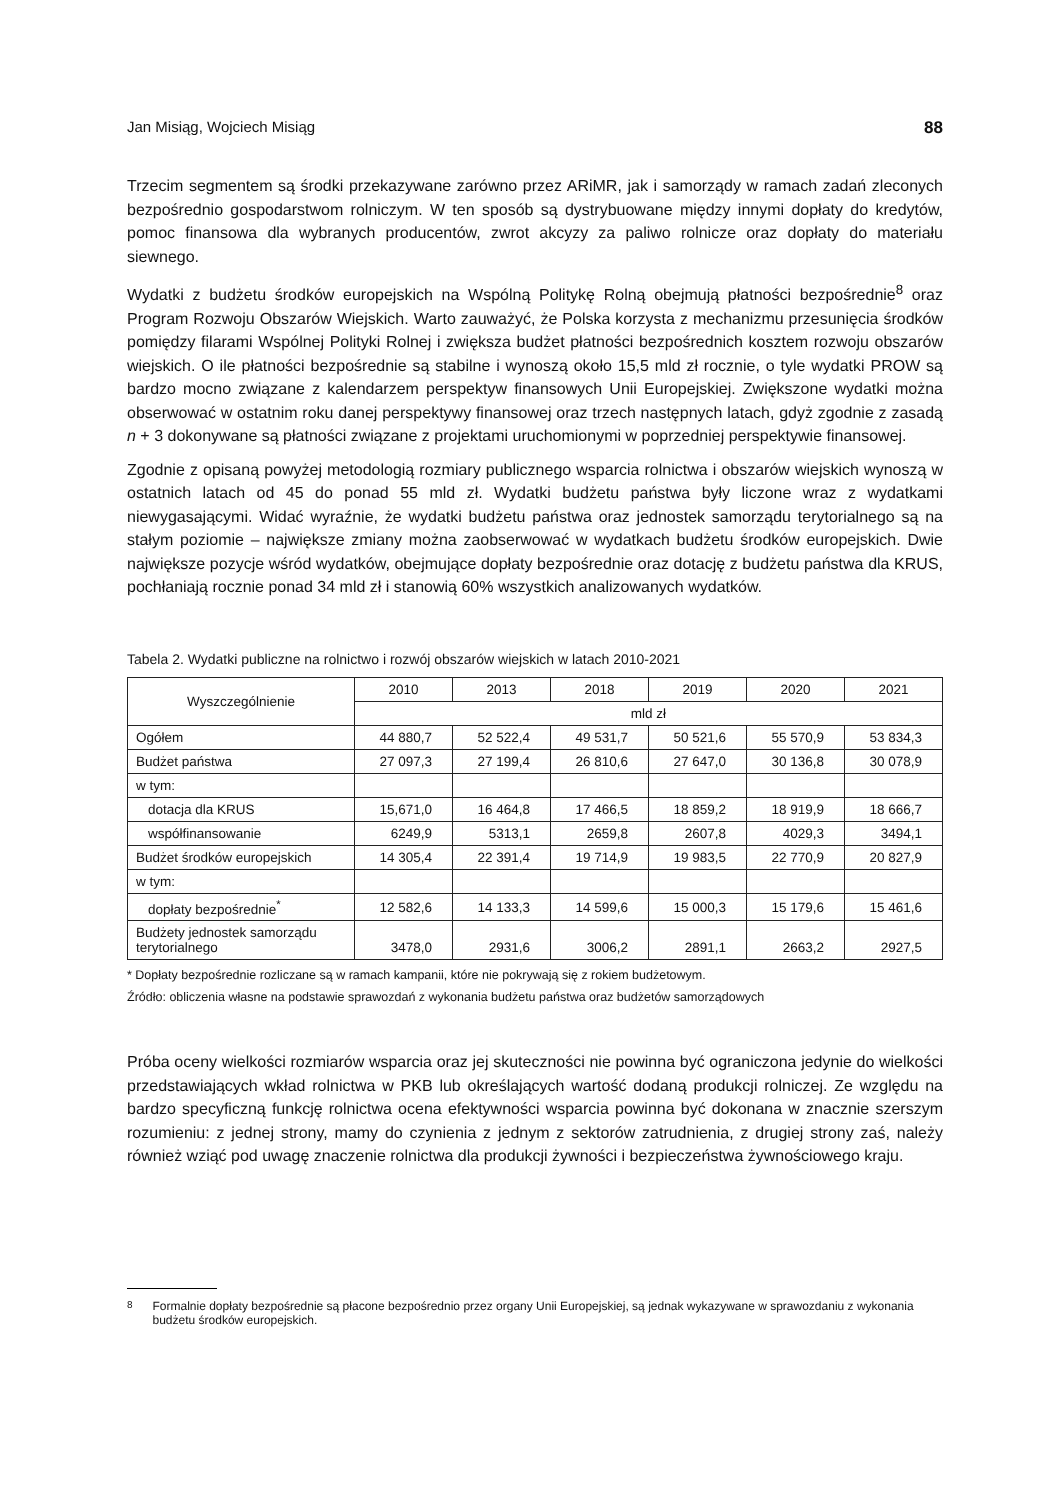Jan Misiąg, Wojciech Misiąg 88
Trzecim segmentem są środki przekazywane zarówno przez ARiMR, jak i samorządy w ramach zadań zleconych bezpośrednio gospodarstwom rolniczym. W ten sposób są dystrybuowane między innymi dopłaty do kredytów, pomoc finansowa dla wybranych producentów, zwrot akcyzy za paliwo rolnicze oraz dopłaty do materiału siewnego.
Wydatki z budżetu środków europejskich na Wspólną Politykę Rolną obejmują płatności bezpośrednie<sup>8</sup> oraz Program Rozwoju Obszarów Wiejskich. Warto zauważyć, że Polska korzysta z mechanizmu przesunięcia środków pomiędzy filarami Wspólnej Polityki Rolnej i zwiększa budżet płatności bezpośrednich kosztem rozwoju obszarów wiejskich. O ile płatności bezpośrednie są stabilne i wynoszą około 15,5 mld zł rocznie, o tyle wydatki PROW są bardzo mocno związane z kalendarzem perspektyw finansowych Unii Europejskiej. Zwiększone wydatki można obserwować w ostatnim roku danej perspektywy finansowej oraz trzech następnych latach, gdyż zgodnie z zasadą n + 3 dokonywane są płatności związane z projektami uruchomionymi w poprzedniej perspektywie finansowej.
Zgodnie z opisaną powyżej metodologią rozmiary publicznego wsparcia rolnictwa i obszarów wiejskich wynoszą w ostatnich latach od 45 do ponad 55 mld zł. Wydatki budżetu państwa były liczone wraz z wydatkami niewygasającymi. Widać wyraźnie, że wydatki budżetu państwa oraz jednostek samorządu terytorialnego są na stałym poziomie – największe zmiany można zaobserwować w wydatkach budżetu środków europejskich. Dwie największe pozycje wśród wydatków, obejmujące dopłaty bezpośrednie oraz dotację z budżetu państwa dla KRUS, pochłaniają rocznie ponad 34 mld zł i stanowią 60% wszystkich analizowanych wydatków.
Tabela 2. Wydatki publiczne na rolnictwo i rozwój obszarów wiejskich w latach 2010-2021
| Wyszczególnienie | 2010 | 2013 | 2018 | 2019 | 2020 | 2021 |
| --- | --- | --- | --- | --- | --- | --- |
| | mld zł | | | | | |
| Ogółem | 44 880,7 | 52 522,4 | 49 531,7 | 50 521,6 | 55 570,9 | 53 834,3 |
| Budżet państwa | 27 097,3 | 27 199,4 | 26 810,6 | 27 647,0 | 30 136,8 | 30 078,9 |
| w tym: | | | | | | |
| dotacja dla KRUS | 15,671,0 | 16 464,8 | 17 466,5 | 18 859,2 | 18 919,9 | 18 666,7 |
| współfinansowanie | 6249,9 | 5313,1 | 2659,8 | 2607,8 | 4029,3 | 3494,1 |
| Budżet środków europejskich | 14 305,4 | 22 391,4 | 19 714,9 | 19 983,5 | 22 770,9 | 20 827,9 |
| w tym: | | | | | | |
| dopłaty bezpośrednie<sup>*</sup> | 12 582,6 | 14 133,3 | 14 599,6 | 15 000,3 | 15 179,6 | 15 461,6 |
| Budżety jednostek samorządu terytorialnego | 3478,0 | 2931,6 | 3006,2 | 2891,1 | 2663,2 | 2927,5 |
* Dopłaty bezpośrednie rozliczane są w ramach kampanii, które nie pokrywają się z rokiem budżetowym.
Źródło: obliczenia własne na podstawie sprawozdań z wykonania budżetu państwa oraz budżetów samorządowych
Próba oceny wielkości rozmiarów wsparcia oraz jej skuteczności nie powinna być ograniczona jedynie do wielkości przedstawiających wkład rolnictwa w PKB lub określających wartość dodaną produkcji rolniczej. Ze względu na bardzo specyficzną funkcję rolnictwa ocena efektywności wsparcia powinna być dokonana w znacznie szerszym rozumieniu: z jednej strony, mamy do czynienia z jednym z sektorów zatrudnienia, z drugiej strony zaś, należy również wziąć pod uwagę znaczenie rolnictwa dla produkcji żywności i bezpieczeństwa żywnościowego kraju.
<sup>8</sup> Formalnie dopłaty bezpośrednie są płacone bezpośrednio przez organy Unii Europejskiej, są jednak wykazywane w sprawozdaniu z wykonania budżetu środków europejskich.